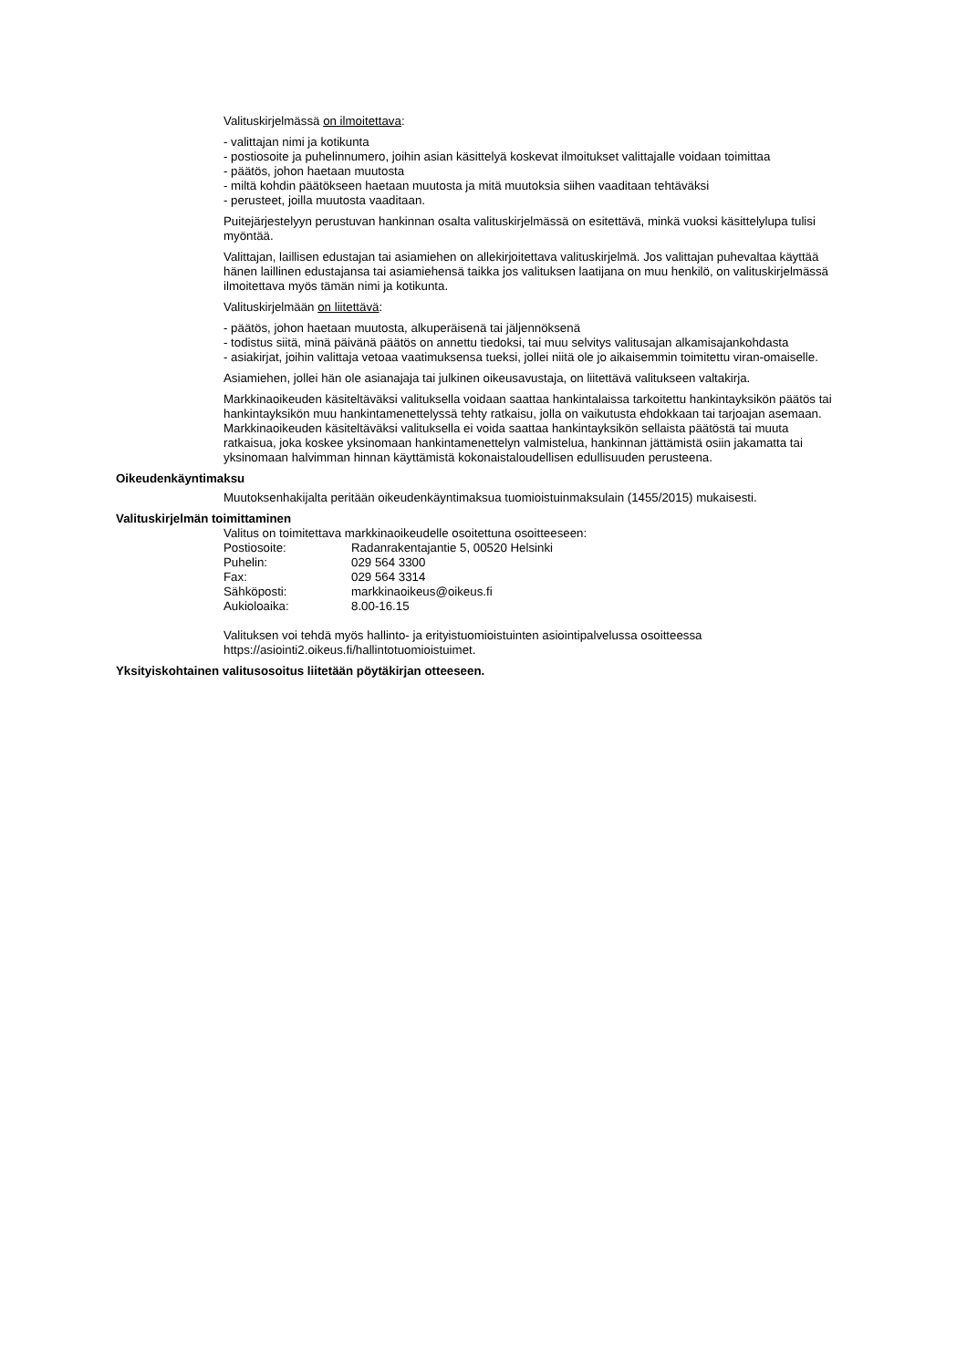Valituskirjelmässä on ilmoitettava:
- valittajan nimi ja kotikunta
- postiosoite ja puhelinnumero, joihin asian käsittelyä koskevat ilmoitukset valittajalle voidaan toimittaa
- päätös, johon haetaan muutosta
- miltä kohdin päätökseen haetaan muutosta ja mitä muutoksia siihen vaaditaan tehtäväksi
- perusteet, joilla muutosta vaaditaan.
Puitejärjestelyyn perustuvan hankinnan osalta valituskirjelmässä on esitettävä, minkä vuoksi käsittelylupa tulisi myöntää.
Valittajan, laillisen edustajan tai asiamiehen on allekirjoitettava valituskirjelmä. Jos valittajan puhevaltaa käyttää hänen laillinen edustajansa tai asiamiehensä taikka jos valituksen laatijana on muu henkilö, on valituskirjelmässä ilmoitettava myös tämän nimi ja kotikunta.
Valituskirjelmään on liitettävä:
- päätös, johon haetaan muutosta, alkuperäisenä tai jäljennöksenä
- todistus siitä, minä päivänä päätös on annettu tiedoksi, tai muu selvitys valitusajan alkamisajankohdasta
- asiakirjat, joihin valittaja vetoaa vaatimuksensa tueksi, jollei niitä ole jo aikaisemmin toimitettu viran-omaiselle.
Asiamiehen, jollei hän ole asianajaja tai julkinen oikeusavustaja, on liitettävä valitukseen valtakirja.
Markkinaoikeuden käsiteltäväksi valituksella voidaan saattaa hankintalaissa tarkoitettu hankintayksikön päätös tai hankintayksikön muu hankintamenettelyssä tehty ratkaisu, jolla on vaikutusta ehdokkaan tai tarjoajan asemaan. Markkinaoikeuden käsiteltäväksi valituksella ei voida saattaa hankintayksikön sellaista päätöstä tai muuta ratkaisua, joka koskee yksinomaan hankintamenettelyn valmistelua, hankinnan jättämistä osiin jakamatta tai yksinomaan halvimman hinnan käyttämistä kokonaistaloudellisen edullisuuden perusteena.
Oikeudenkäyntimaksu
Muutoksenhakijalta peritään oikeudenkäyntimaksua tuomioistuinmaksulain (1455/2015) mukaisesti.
Valituskirjelmän toimittaminen
Valitus on toimitettava markkinaoikeudelle osoitettuna osoitteeseen:
| Postiosoite: | Radanrakentajantie 5, 00520 Helsinki |
| Puhelin: | 029 564 3300 |
| Fax: | 029 564 3314 |
| Sähköposti: | markkinaoikeus@oikeus.fi |
| Aukioloaika: | 8.00-16.15 |
Valituksen voi tehdä myös hallinto- ja erityistuomioistuinten asiointipalvelussa osoitteessa https://asiointi2.oikeus.fi/hallintotuomioistuimet.
Yksityiskohtainen valitusosoitus liitetään pöytäkirjan otteeseen.